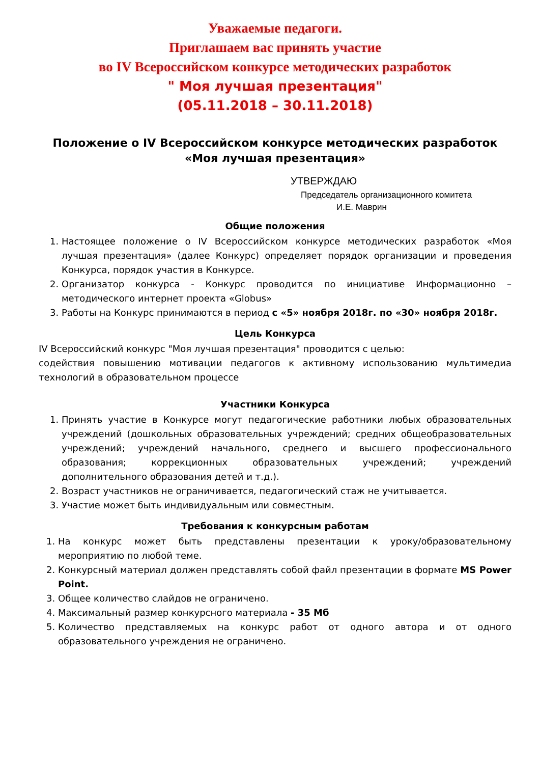Уважаемые педагоги.
Приглашаем вас принять участие
во IV Всероссийском конкурсе методических разработок
" Моя лучшая презентация"
(05.11.2018 – 30.11.2018)
Положение о IV Всероссийском конкурсе методических разработок
«Моя лучшая презентация»
УТВЕРЖДАЮ
Председатель организационного комитета
И.Е. Маврин
Общие положения
1. Настоящее положение о IV Всероссийском конкурсе методических разработок «Моя лучшая презентация» (далее Конкурс) определяет порядок организации и проведения Конкурса, порядок участия в Конкурсе.
2. Организатор конкурса - Конкурс проводится по инициативе Информационно – методического интернет проекта «Globus»
3. Работы на Конкурс принимаются в период с «5» ноября 2018г. по «30» ноября 2018г.
Цель Конкурса
IV Всероссийский конкурс "Моя лучшая презентация" проводится с целью:
содействия повышению мотивации педагогов к активному использованию мультимедиа технологий в образовательном процессе
Участники Конкурса
1. Принять участие в Конкурсе могут педагогические работники любых образовательных учреждений (дошкольных образовательных учреждений; средних общеобразовательных учреждений; учреждений начального, среднего и высшего профессионального образования; коррекционных образовательных учреждений; учреждений дополнительного образования детей и т.д.).
2. Возраст участников не ограничивается, педагогический стаж не учитывается.
3. Участие может быть индивидуальным или совместным.
Требования к конкурсным работам
1. На конкурс может быть представлены презентации к уроку/образовательному мероприятию по любой теме.
2. Конкурсный материал должен представлять собой файл презентации в формате MS Power Point.
3. Общее количество слайдов не ограничено.
4. Максимальный размер конкурсного материала - 35 Мб
5. Количество представляемых на конкурс работ от одного автора и от одного образовательного учреждения не ограничено.